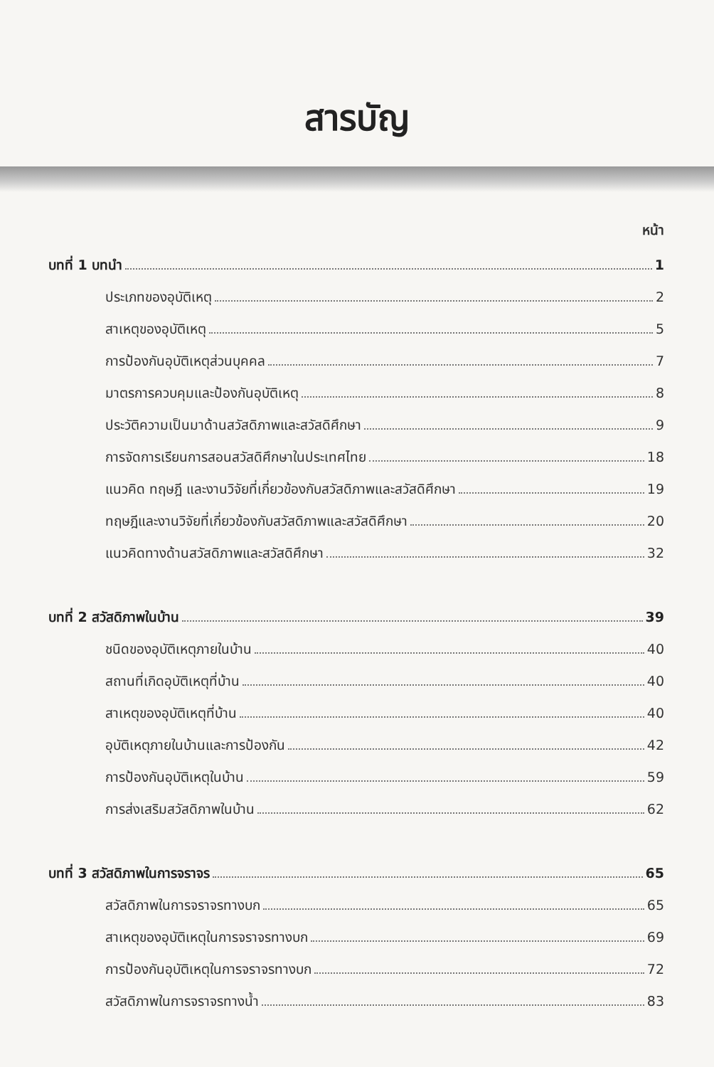สารบัญ
หน้า
บทที่ 1 บทนำ 1
ประเภทของอุบัติเหตุ 2
สาเหตุของอุบัติเหตุ 5
การป้องกันอุบัติเหตุส่วนบุคคล 7
มาตรการควบคุมและป้องกันอุบัติเหตุ 8
ประวัติความเป็นมาด้านสวัสดิภาพและสวัสดิศึกษา 9
การจัดการเรียนการสอนสวัสดิศึกษาในประเทศไทย 18
แนวคิด ทฤษฎี และงานวิจัยที่เกี่ยวข้องกับสวัสดิภาพและสวัสดิศึกษา 19
ทฤษฎีและงานวิจัยที่เกี่ยวข้องกับสวัสดิภาพและสวัสดิศึกษา 20
แนวคิดทางด้านสวัสดิภาพและสวัสดิศึกษา 32
บทที่ 2 สวัสดิภาพในบ้าน 39
ชนิดของอุบัติเหตุภายในบ้าน 40
สถานที่เกิดอุบัติเหตุที่บ้าน 40
สาเหตุของอุบัติเหตุที่บ้าน 40
อุบัติเหตุภายในบ้านและการป้องกัน 42
การป้องกันอุบัติเหตุในบ้าน 59
การส่งเสริมสวัสดิภาพในบ้าน 62
บทที่ 3 สวัสดิภาพในการจราจร 65
สวัสดิภาพในการจราจรทางบก 65
สาเหตุของอุบัติเหตุในการจราจรทางบก 69
การป้องกันอุบัติเหตุในการจราจรทางบก 72
สวัสดิภาพในการจราจรทางน้ำ 83